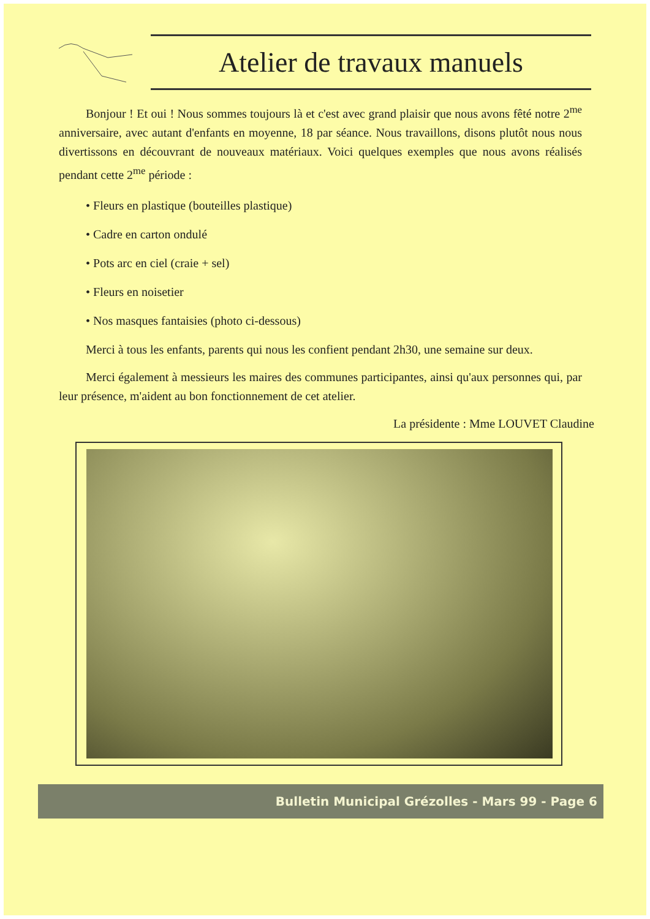Atelier de travaux manuels
Bonjour ! Et oui ! Nous sommes toujours là et c'est avec grand plaisir que nous avons fêté notre 2<sup>me</sup> anniversaire, avec autant d'enfants en moyenne, 18 par séance. Nous travaillons, disons plutôt nous nous divertissons en découvrant de nouveaux matériaux. Voici quelques exemples que nous avons réalisés pendant cette 2<sup>me</sup> période :
• Fleurs en plastique (bouteilles plastique)
• Cadre en carton ondulé
• Pots arc en ciel (craie + sel)
• Fleurs en noisetier
• Nos masques fantaisies (photo ci-dessous)
Merci à tous les enfants, parents qui nous les confient pendant 2h30, une semaine sur deux.
Merci également à messieurs les maires des communes participantes, ainsi qu'aux personnes qui, par leur présence, m'aident au bon fonctionnement de cet atelier.
La présidente : Mme LOUVET Claudine
Bulletin Municipal Grézolles - Mars 99 - Page 6